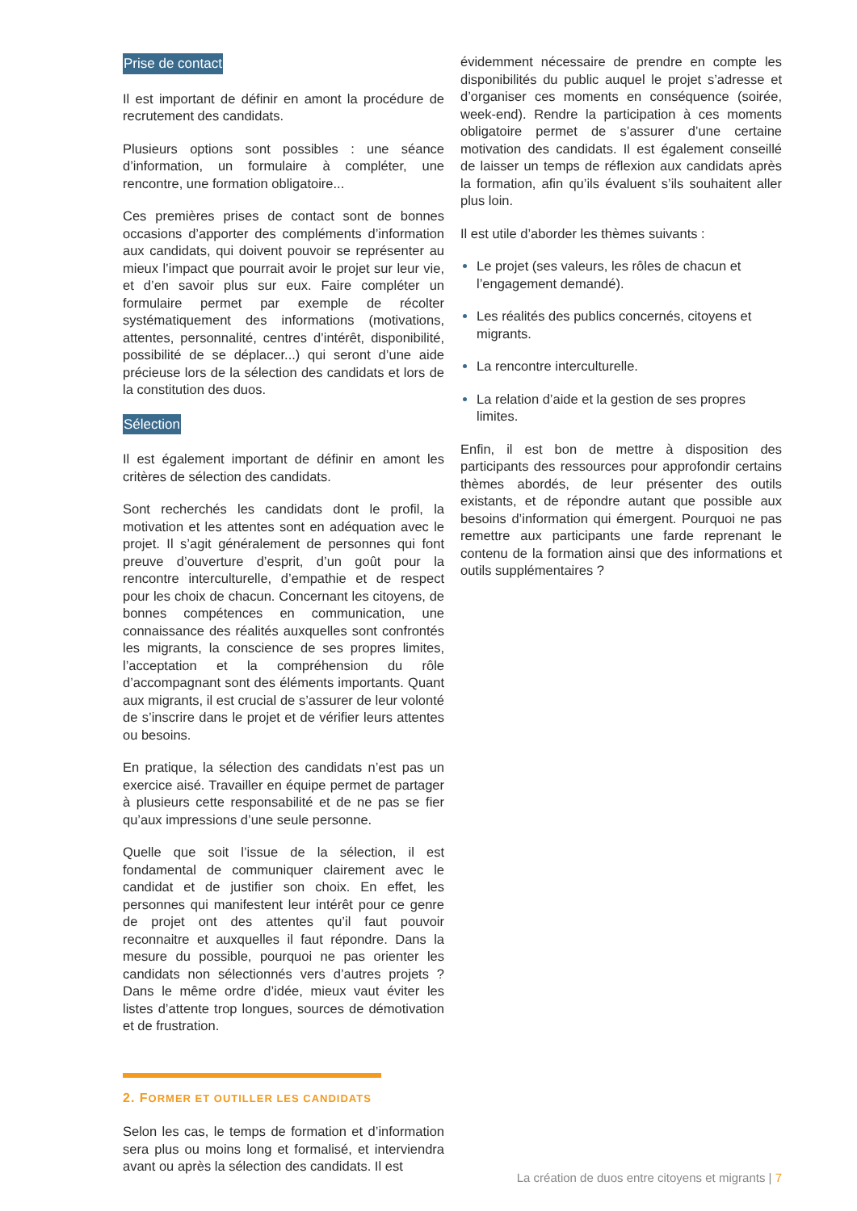Prise de contact
Il est important de définir en amont la procédure de recrutement des candidats.
Plusieurs options sont possibles : une séance d’information, un formulaire à compléter, une rencontre, une formation obligatoire...
Ces premières prises de contact sont de bonnes occasions d’apporter des compléments d’information aux candidats, qui doivent pouvoir se représenter au mieux l’impact que pourrait avoir le projet sur leur vie, et d’en savoir plus sur eux. Faire compléter un formulaire permet par exemple de récolter systématiquement des informations (motivations, attentes, personnalité, centres d’intérêt, disponibilité, possibilité de se déplacer...) qui seront d’une aide précieuse lors de la sélection des candidats et lors de la constitution des duos.
Sélection
Il est également important de définir en amont les critères de sélection des candidats.
Sont recherchés les candidats dont le profil, la motivation et les attentes sont en adéquation avec le projet. Il s’agit généralement de personnes qui font preuve d’ouverture d’esprit, d’un goût pour la rencontre interculturelle, d’empathie et de respect pour les choix de chacun. Concernant les citoyens, de bonnes compétences en communication, une connaissance des réalités auxquelles sont confrontés les migrants, la conscience de ses propres limites, l’acceptation et la compréhension du rôle d’accompagnant sont des éléments importants. Quant aux migrants, il est crucial de s’assurer de leur volonté de s’inscrire dans le projet et de vérifier leurs attentes ou besoins.
En pratique, la sélection des candidats n’est pas un exercice aisé. Travailler en équipe permet de partager à plusieurs cette responsabilité et de ne pas se fier qu’aux impressions d’une seule personne.
Quelle que soit l’issue de la sélection, il est fondamental de communiquer clairement avec le candidat et de justifier son choix. En effet, les personnes qui manifestent leur intérêt pour ce genre de projet ont des attentes qu’il faut pouvoir reconnaitre et auxquelles il faut répondre. Dans la mesure du possible, pourquoi ne pas orienter les candidats non sélectionnés vers d’autres projets ? Dans le même ordre d’idée, mieux vaut éviter les listes d’attente trop longues, sources de démotivation et de frustration.
2. FORMER ET OUTILLER LES CANDIDATS
Selon les cas, le temps de formation et d’information sera plus ou moins long et formalisé, et interviendra avant ou après la sélection des candidats. Il est
évidemment nécessaire de prendre en compte les disponibilités du public auquel le projet s’adresse et d’organiser ces moments en conséquence (soirée, week-end). Rendre la participation à ces moments obligatoire permet de s’assurer d’une certaine motivation des candidats. Il est également conseillé de laisser un temps de réflexion aux candidats après la formation, afin qu’ils évaluent s’ils souhaitent aller plus loin.
Il est utile d’aborder les thèmes suivants :
Le projet (ses valeurs, les rôles de chacun et l’engagement demandé).
Les réalités des publics concernés, citoyens et migrants.
La rencontre interculturelle.
La relation d’aide et la gestion de ses propres limites.
Enfin, il est bon de mettre à disposition des participants des ressources pour approfondir certains thèmes abordés, de leur présenter des outils existants, et de répondre autant que possible aux besoins d’information qui émergent. Pourquoi ne pas remettre aux participants une farde reprenant le contenu de la formation ainsi que des informations et outils supplémentaires ?
La création de duos entre citoyens et migrants | 7